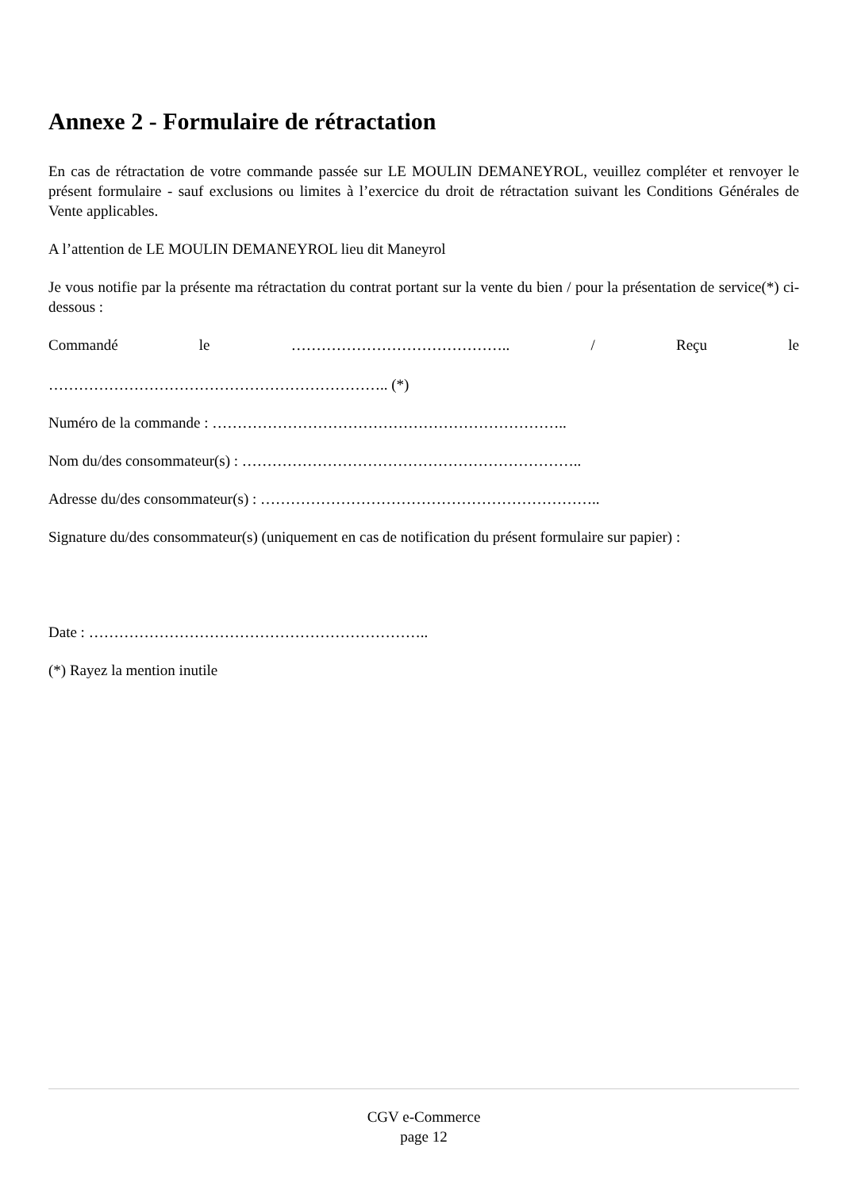Annexe 2 - Formulaire de rétractation
En cas de rétractation de votre commande passée sur LE MOULIN DEMANEYROL, veuillez compléter et renvoyer le présent formulaire - sauf exclusions ou limites à l’exercice du droit de rétractation suivant les Conditions Générales de Vente applicables.
A l’attention de LE MOULIN DEMANEYROL lieu dit Maneyrol
Je vous notifie par la présente ma rétractation du contrat portant sur la vente du bien / pour la présentation de service(*) ci-dessous :
Commandé le …………………………………….. / Reçu le ………………………………………………………….. (*)
Numéro de la commande : ……………………………………………………………..
Nom du/des consommateur(s) : …………………………………………………………..
Adresse du/des consommateur(s) : …………………………………………………………..
Signature du/des consommateur(s) (uniquement en cas de notification du présent formulaire sur papier) :
Date : …………………………………………………………..
(*) Rayez la mention inutile
CGV e-Commerce
page 12